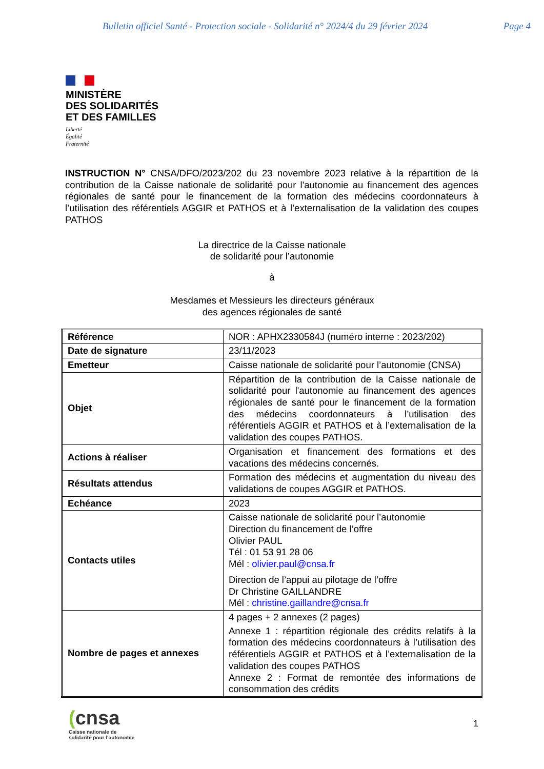Bulletin officiel Santé - Protection sociale - Solidarité n° 2024/4 du 29 février 2024 Page 4
MINISTÈRE
DES SOLIDARITÉS
ET DES FAMILLES
Liberté
Égalité
Fraternité
INSTRUCTION N° CNSA/DFO/2023/202 du 23 novembre 2023 relative à la répartition de la contribution de la Caisse nationale de solidarité pour l'autonomie au financement des agences régionales de santé pour le financement de la formation des médecins coordonnateurs à l’utilisation des référentiels AGGIR et PATHOS et à l’externalisation de la validation des coupes PATHOS
La directrice de la Caisse nationale
de solidarité pour l’autonomie
à
Mesdames et Messieurs les directeurs généraux
des agences régionales de santé
| Référence | NOR : APHX2330584J (numéro interne : 2023/202) |
| Date de signature | 23/11/2023 |
| Emetteur | Caisse nationale de solidarité pour l’autonomie (CNSA) |
| Objet | Répartition de la contribution de la Caisse nationale de solidarité pour l'autonomie au financement des agences régionales de santé pour le financement de la formation des médecins coordonnateurs à l’utilisation des référentiels AGGIR et PATHOS et à l’externalisation de la validation des coupes PATHOS. |
| Actions à réaliser | Organisation et financement des formations et des vacations des médecins concernés. |
| Résultats attendus | Formation des médecins et augmentation du niveau des validations de coupes AGGIR et PATHOS. |
| Echéance | 2023 |
| Contacts utiles | Caisse nationale de solidarité pour l’autonomie Direction du financement de l’offre Olivier PAUL Tél : 01 53 91 28 06 Mél : olivier.paul@cnsa.fr Direction de l’appui au pilotage de l’offre Dr Christine GAILLANDRE Mél : christine.gaillandre@cnsa.fr |
| Nombre de pages et annexes | 4 pages + 2 annexes (2 pages) Annexe 1 : répartition régionale des crédits relatifs à la formation des médecins coordonnateurs à l’utilisation des référentiels AGGIR et PATHOS et à l’externalisation de la validation des coupes PATHOS Annexe 2 : Format de remontée des informations de consommation des crédits |
(cnsa
Caisse nationale de
solidarité pour l’autonomie
1